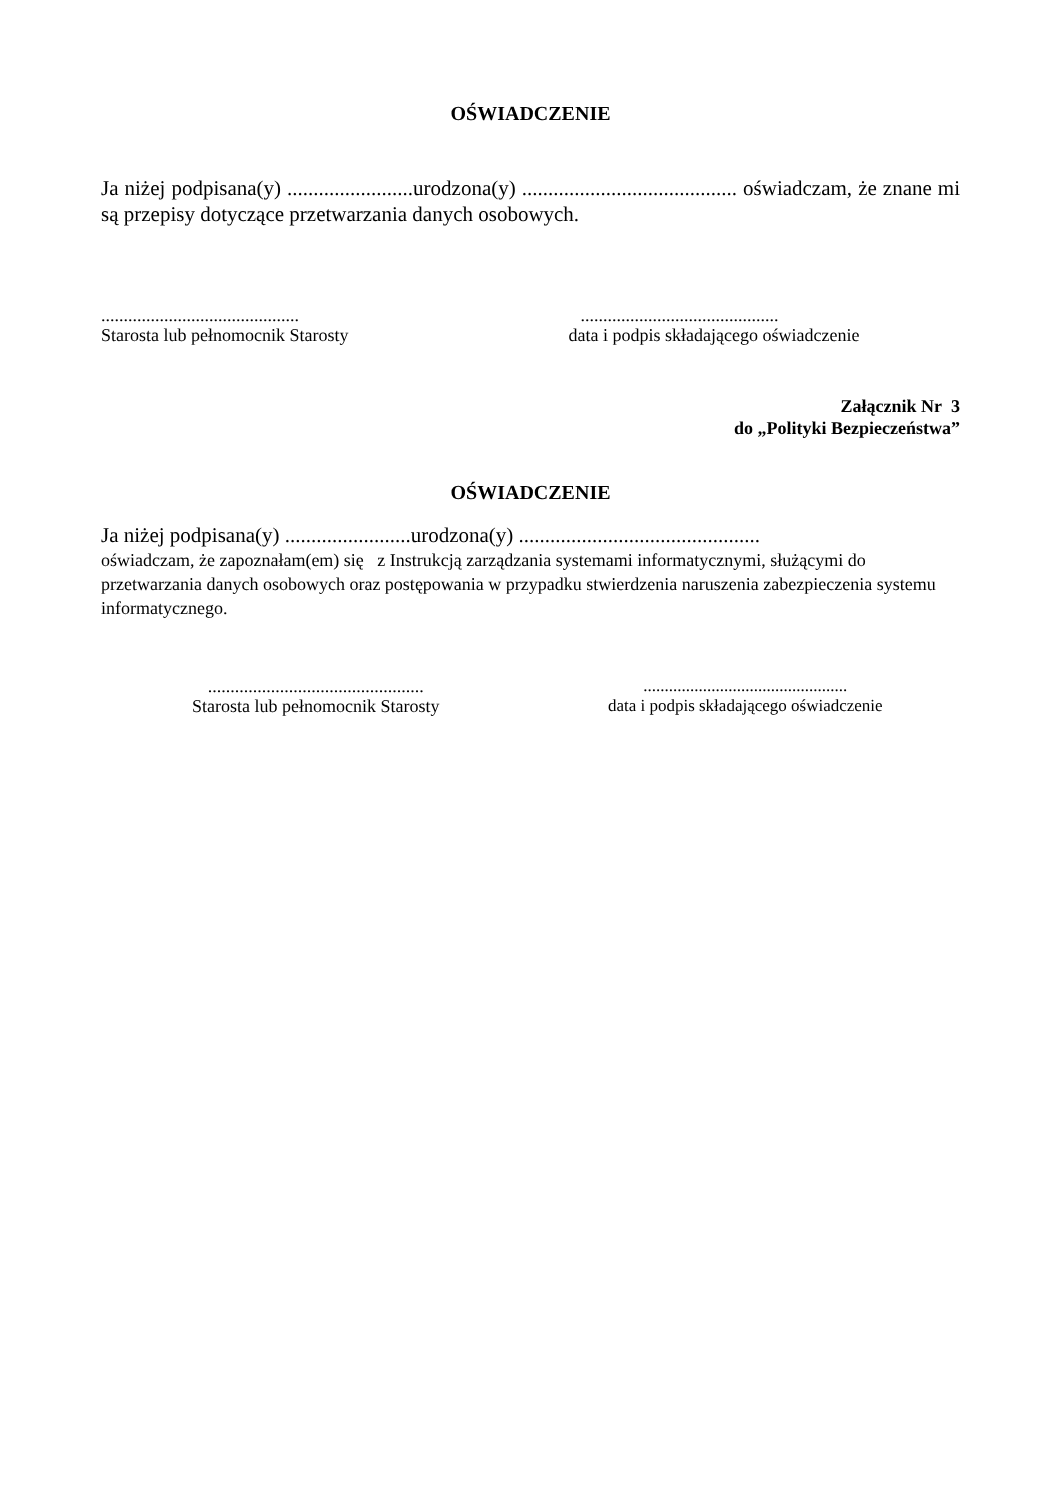OŚWIADCZENIE
Ja niżej podpisana(y) ........................urodzona(y) ......................................... oświadczam, że znane mi są przepisy dotyczące przetwarzania danych osobowych.
............................................
Starosta lub pełnomocnik Starosty
............................................
data i podpis składającego oświadczenie
Załącznik Nr 3
do „Polityki Bezpieczeństwa”
OŚWIADCZENIE
Ja niżej podpisana(y) ........................urodzona(y) ..............................................
oświadczam, że zapoznałam(em) się z Instrukcją zarządzania systemami informatycznymi, służącymi do przetwarzania danych osobowych oraz postępowania w przypadku stwierdzenia naruszenia zabezpieczenia systemu informatycznego.
................................................
Starosta lub pełnomocnik Starosty
................................................
data i podpis składającego oświadczenie